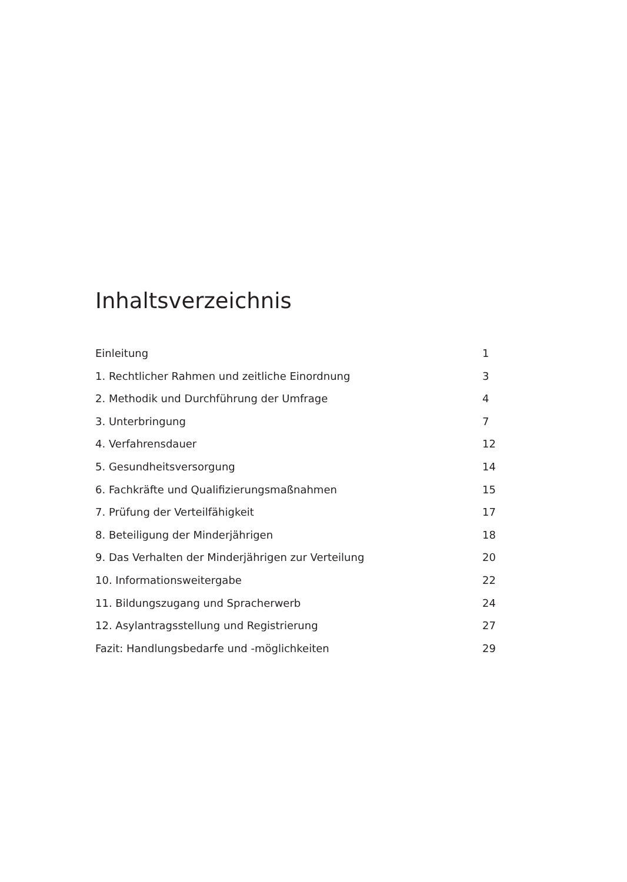Inhaltsverzeichnis
Einleitung 1
1. Rechtlicher Rahmen und zeitliche Einordnung 3
2. Methodik und Durchführung der Umfrage 4
3. Unterbringung 7
4. Verfahrensdauer 12
5. Gesundheitsversorgung 14
6. Fachkräfte und Qualifizierungsmaßnahmen 15
7. Prüfung der Verteilfähigkeit 17
8. Beteiligung der Minderjährigen 18
9. Das Verhalten der Minderjährigen zur Verteilung 20
10. Informationsweitergabe 22
11. Bildungszugang und Spracherwerb 24
12. Asylantragsstellung und Registrierung 27
Fazit: Handlungsbedarfe und -möglichkeiten 29